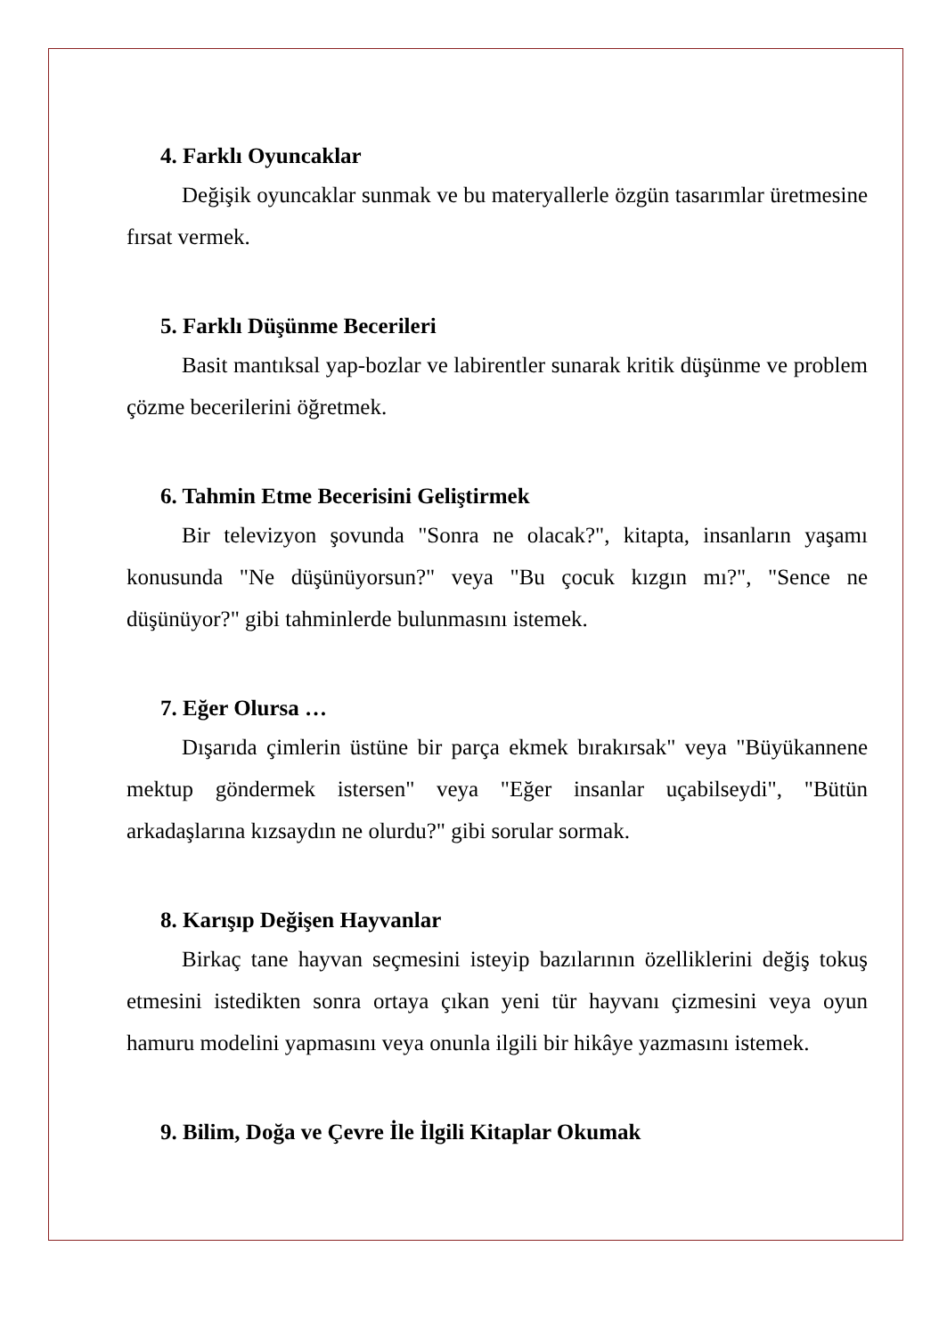4. Farklı Oyuncaklar
Değişik oyuncaklar sunmak ve bu materyallerle özgün tasarımlar üretmesine fırsat vermek.
5. Farklı Düşünme Becerileri
Basit mantıksal yap-bozlar ve labirentler sunarak kritik düşünme ve problem çözme becerilerini öğretmek.
6. Tahmin Etme Becerisini Geliştirmek
Bir televizyon şovunda "Sonra ne olacak?", kitapta, insanların yaşamı konusunda "Ne düşünüyorsun?" veya "Bu çocuk kızgın mı?", "Sence ne düşünüyor?" gibi tahminlerde bulunmasını istemek.
7. Eğer Olursa …
Dışarıda çimlerin üstüne bir parça ekmek bırakırsak" veya "Büyükannene mektup göndermek istersen" veya "Eğer insanlar uçabilseydi", "Bütün arkadaşlarına kızsaydın ne olurdu?" gibi sorular sormak.
8. Karışıp Değişen Hayvanlar
Birkaç tane hayvan seçmesini isteyip bazılarının özelliklerini değiş tokuş etmesini istedikten sonra ortaya çıkan yeni tür hayvanı çizmesini veya oyun hamuru modelini yapmasını veya onunla ilgili bir hikâye yazmasını istemek.
9. Bilim, Doğa ve Çevre İle İlgili Kitaplar Okumak